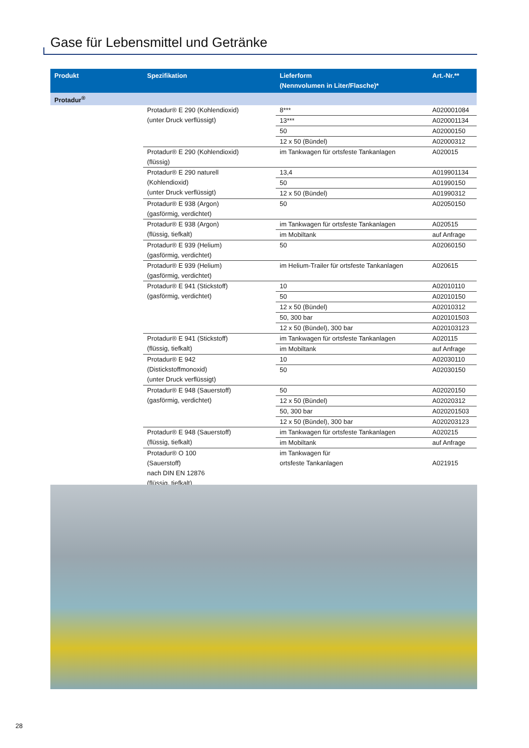Gase für Lebensmittel und Getränke
| Produkt | Spezifikation | Lieferform (Nennvolumen in Liter/Flasche)* | Art.-Nr.** |
| --- | --- | --- | --- |
| Protadur<sup>®</sup> | | | |
| | Protadur® E 290 (Kohlendioxid) (unter Druck verflüssigt) | 8*** | A020001084 |
| | | 13*** | A020001134 |
| | | 50 | A02000150 |
| | | 12 x 50 (Bündel) | A02000312 |
| | Protadur® E 290 (Kohlendioxid) (flüssig) | im Tankwagen für ortsfeste Tankanlagen | A020015 |
| | Protadur® E 290 naturell (Kohlendioxid) (unter Druck verflüssigt) | 13,4 | A019901134 |
| | | 50 | A01990150 |
| | | 12 x 50 (Bündel) | A01990312 |
| | Protadur® E 938 (Argon) (gasförmig, verdichtet) | 50 | A02050150 |
| | Protadur® E 938 (Argon) (flüssig, tiefkalt) | im Tankwagen für ortsfeste Tankanlagen | A020515 |
| | | im Mobiltank | auf Anfrage |
| | Protadur® E 939 (Helium) (gasförmig, verdichtet) | 50 | A02060150 |
| | Protadur® E 939 (Helium) (gasförmig, verdichtet) | im Helium-Trailer für ortsfeste Tankanlagen | A020615 |
| | Protadur® E 941 (Stickstoff) (gasförmig, verdichtet) | 10 | A02010110 |
| | | 50 | A02010150 |
| | | 12 x 50 (Bündel) | A02010312 |
| | | 50, 300 bar | A020101503 |
| | | 12 x 50 (Bündel), 300 bar | A020103123 |
| | Protadur® E 941 (Stickstoff) (flüssig, tiefkalt) | im Tankwagen für ortsfeste Tankanlagen | A020115 |
| | | im Mobiltank | auf Anfrage |
| | Protadur® E 942 (Distickstoffmonoxid) (unter Druck verflüssigt) | 10 | A02030110 |
| | | 50 | A02030150 |
| | Protadur® E 948 (Sauerstoff) (gasförmig, verdichtet) | 50 | A02020150 |
| | | 12 x 50 (Bündel) | A02020312 |
| | | 50, 300 bar | A020201503 |
| | | 12 x 50 (Bündel), 300 bar | A020203123 |
| | Protadur® E 948 (Sauerstoff) (flüssig, tiefkalt) | im Tankwagen für ortsfeste Tankanlagen | A020215 |
| | | im Mobiltank | auf Anfrage |
| | Protadur® O 100 (Sauerstoff) nach DIN EN 12876 (flüssig, tiefkalt) | im Tankwagen für ortsfeste Tankanlagen | A021915 |
28